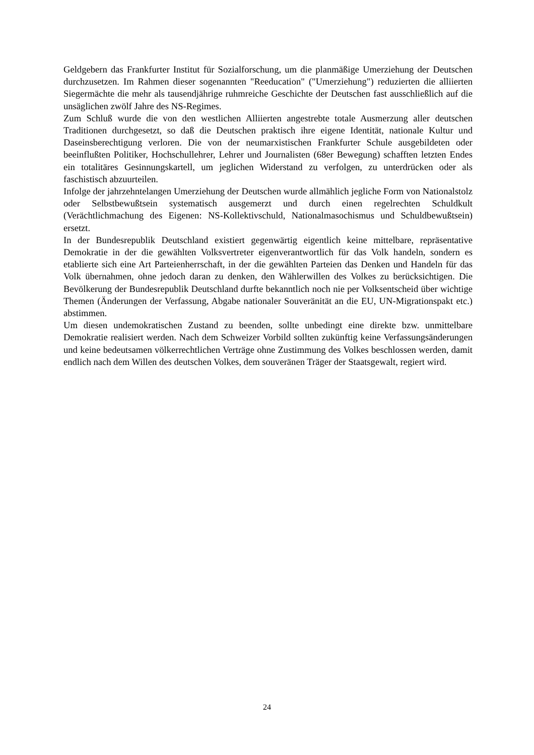Geldgebern das Frankfurter Institut für Sozialforschung, um die planmäßige Umerziehung der Deutschen durchzusetzen. Im Rahmen dieser sogenannten "Reeducation" ("Umerziehung") reduzierten die alliierten Siegermächte die mehr als tausendjährige ruhmreiche Geschichte der Deutschen fast ausschließlich auf die unsäglichen zwölf Jahre des NS-Regimes.
Zum Schluß wurde die von den westlichen Alliierten angestrebte totale Ausmerzung aller deutschen Traditionen durchgesetzt, so daß die Deutschen praktisch ihre eigene Identität, nationale Kultur und Daseinsberechtigung verloren. Die von der neumarxistischen Frankfurter Schule ausgebildeten oder beeinflußten Politiker, Hochschullehrer, Lehrer und Journalisten (68er Bewegung) schafften letzten Endes ein totalitäres Gesinnungskartell, um jeglichen Widerstand zu verfolgen, zu unterdrücken oder als faschistisch abzuurteilen.
Infolge der jahrzehntelangen Umerziehung der Deutschen wurde allmählich jegliche Form von Nationalstolz oder Selbstbewußtsein systematisch ausgemerzt und durch einen regelrechten Schuldkult (Verächtlichmachung des Eigenen: NS-Kollektivschuld, Nationalmasochismus und Schuldbewußtsein) ersetzt.
In der Bundesrepublik Deutschland existiert gegenwärtig eigentlich keine mittelbare, repräsentative Demokratie in der die gewählten Volksvertreter eigenverantwortlich für das Volk handeln, sondern es etablierte sich eine Art Parteienherrschaft, in der die gewählten Parteien das Denken und Handeln für das Volk übernahmen, ohne jedoch daran zu denken, den Wählerwillen des Volkes zu berücksichtigen. Die Bevölkerung der Bundesrepublik Deutschland durfte bekanntlich noch nie per Volksentscheid über wichtige Themen (Änderungen der Verfassung, Abgabe nationaler Souveränität an die EU, UN-Migrationspakt etc.) abstimmen.
Um diesen undemokratischen Zustand zu beenden, sollte unbedingt eine direkte bzw. unmittelbare Demokratie realisiert werden. Nach dem Schweizer Vorbild sollten zukünftig keine Verfassungsänderungen und keine bedeutsamen völkerrechtlichen Verträge ohne Zustimmung des Volkes beschlossen werden, damit endlich nach dem Willen des deutschen Volkes, dem souveränen Träger der Staatsgewalt, regiert wird.
24